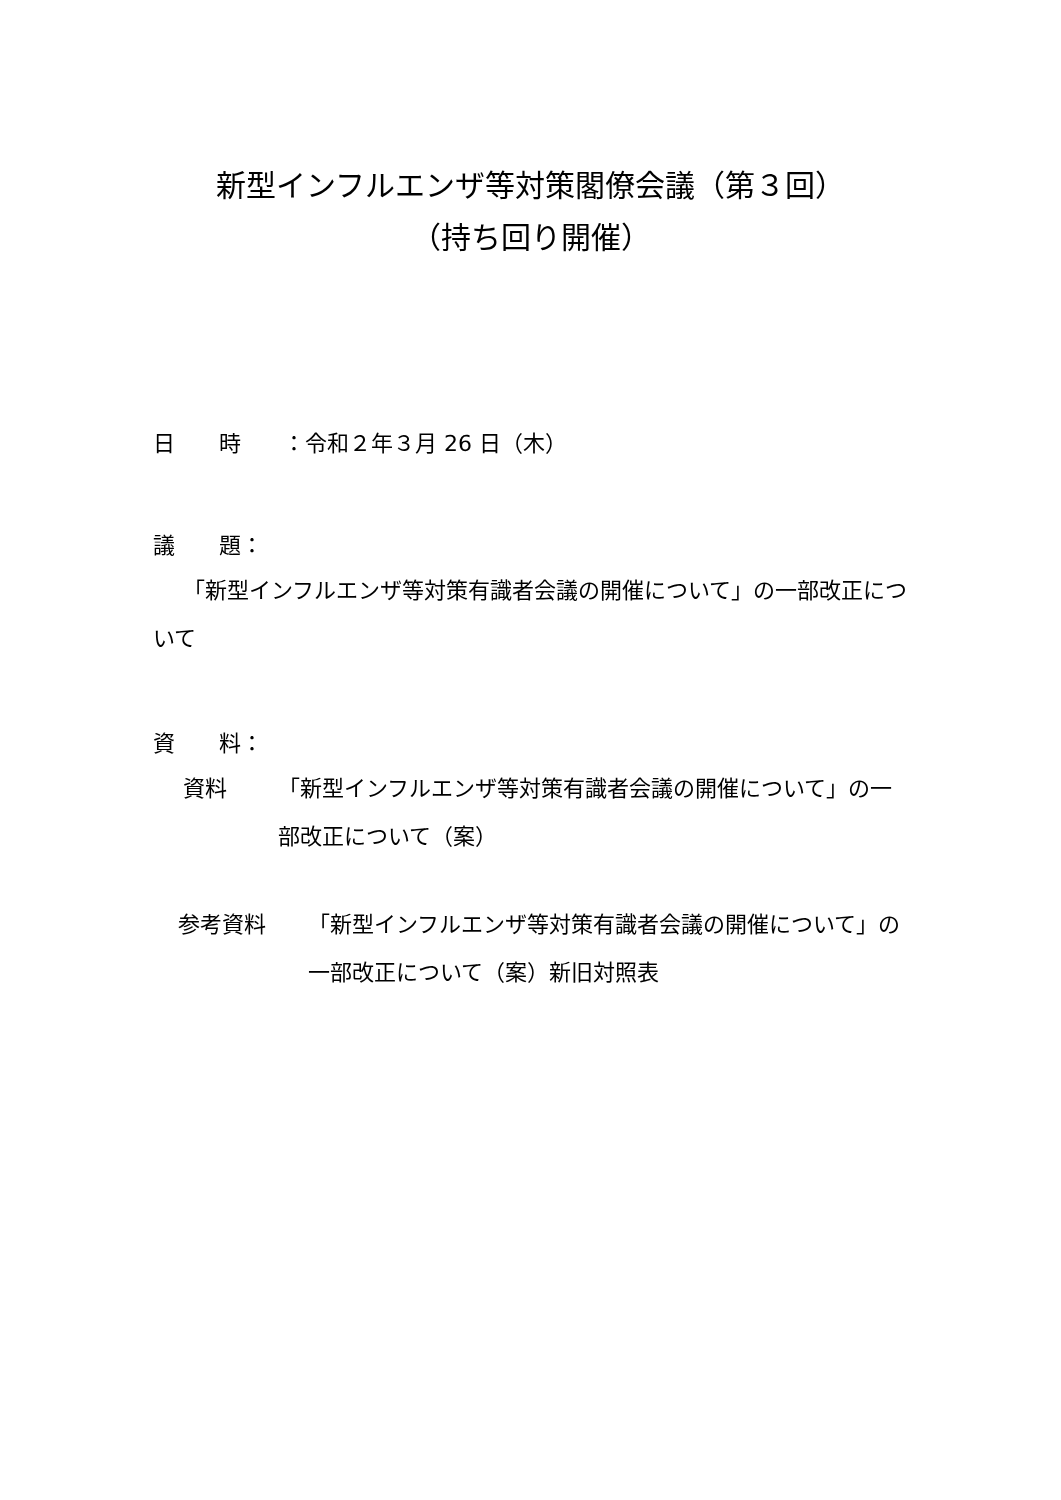新型インフルエンザ等対策閣僚会議（第３回）
（持ち回り開催）
日　　時 ：令和２年３月 26 日（木）
議　　題：
「新型インフルエンザ等対策有識者会議の開催について」の一部改正について
資　　料：
資料 「新型インフルエンザ等対策有識者会議の開催について」の一部改正について（案）
参考資料 「新型インフルエンザ等対策有識者会議の開催について」の一部改正について（案）新旧対照表